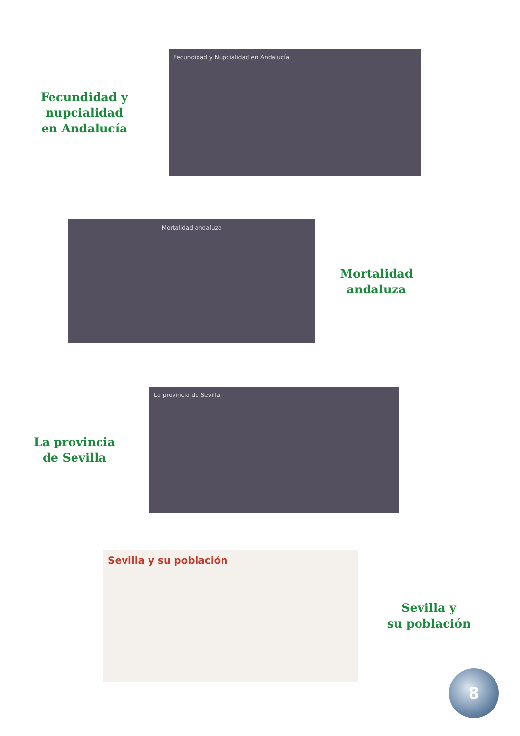Fecundidad y
nupcialidad
en Andalucía
Fecundidad y Nupcialidad en Andalucía
Mortalidad andaluza
Mortalidad
andaluza
La provincia
de Sevilla
La provincia de Sevilla
Sevilla y su población
Sevilla y
su población
8